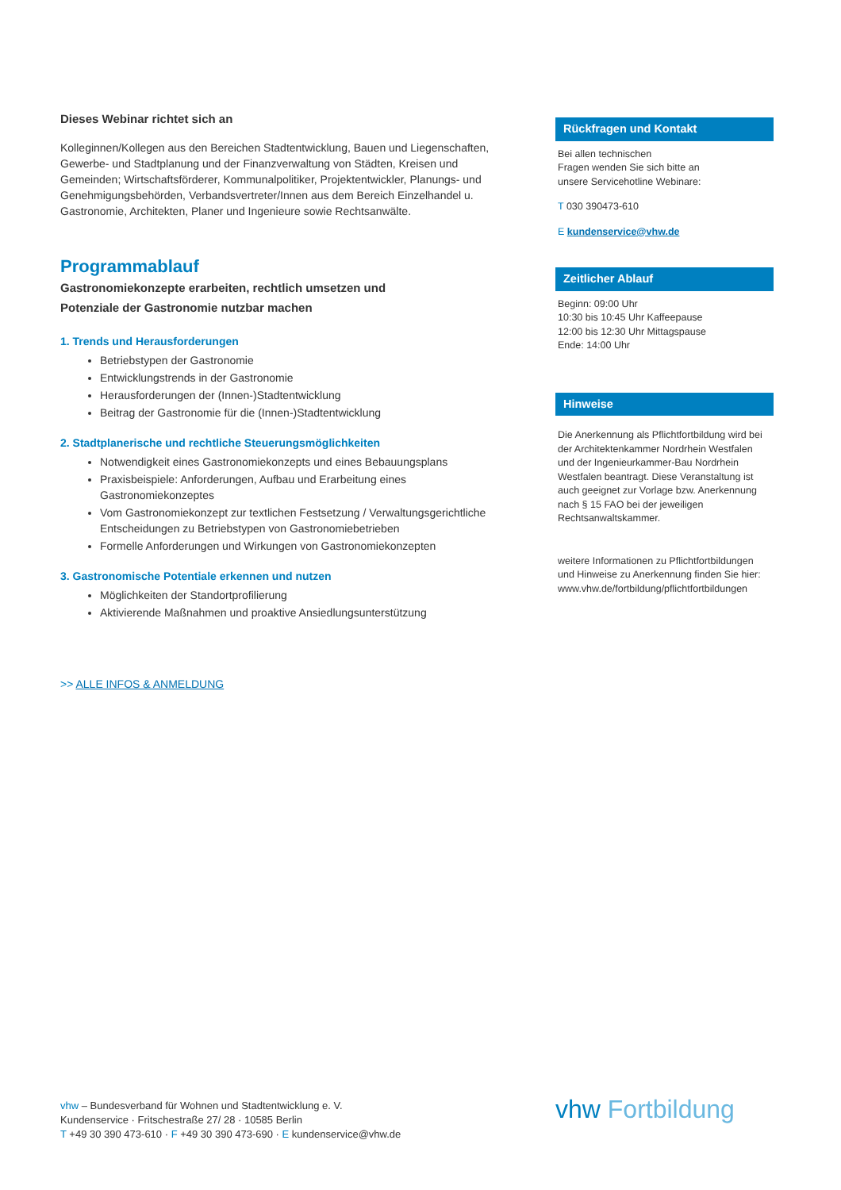Dieses Webinar richtet sich an
Kolleginnen/Kollegen aus den Bereichen Stadtentwicklung, Bauen und Liegenschaften, Gewerbe- und Stadtplanung und der Finanzverwaltung von Städten, Kreisen und Gemeinden; Wirtschaftsförderer, Kommunalpolitiker, Projektentwickler, Planungs- und Genehmigungsbehörden, Verbandsvertreter/Innen aus dem Bereich Einzelhandel u. Gastronomie, Architekten, Planer und Ingenieure sowie Rechtsanwälte.
Programmablauf
Gastronomiekonzepte erarbeiten, rechtlich umsetzen und
Potenziale der Gastronomie nutzbar machen
1. Trends und Herausforderungen
Betriebstypen der Gastronomie
Entwicklungstrends in der Gastronomie
Herausforderungen der (Innen-)Stadtentwicklung
Beitrag der Gastronomie für die (Innen-)Stadtentwicklung
2. Stadtplanerische und rechtliche Steuerungsmöglichkeiten
Notwendigkeit eines Gastronomiekonzepts und eines Bebauungsplans
Praxisbeispiele: Anforderungen, Aufbau und Erarbeitung eines Gastronomiekonzeptes
Vom Gastronomiekonzept zur textlichen Festsetzung / Verwaltungsgerichtliche Entscheidungen zu Betriebstypen von Gastronomiebetrieben
Formelle Anforderungen und Wirkungen von Gastronomiekonzepten
3. Gastronomische Potentiale erkennen und nutzen
Möglichkeiten der Standortprofilierung
Aktivierende Maßnahmen und proaktive Ansiedlungsunterstützung
>> ALLE INFOS & ANMELDUNG
Rückfragen und Kontakt
Bei allen technischen
Fragen wenden Sie sich bitte an
unsere Servicehotline Webinare:
T 030 390473-610
E kundenservice@vhw.de
Zeitlicher Ablauf
Beginn: 09:00 Uhr
10:30 bis 10:45 Uhr Kaffeepause
12:00 bis 12:30 Uhr Mittagspause
Ende: 14:00 Uhr
Hinweise
Die Anerkennung als Pflichtfortbildung wird bei der Architektenkammer Nordrhein Westfalen und der Ingenieurkammer-Bau Nordrhein Westfalen beantragt. Diese Veranstaltung ist auch geeignet zur Vorlage bzw. Anerkennung nach § 15 FAO bei der jeweiligen Rechtsanwaltskammer.
weitere Informationen zu Pflichtfortbildungen und Hinweise zu Anerkennung finden Sie hier: www.vhw.de/fortbildung/pflichtfortbildungen
vhw – Bundesverband für Wohnen und Stadtentwicklung e. V.
Kundenservice · Fritschestraße 27/ 28 · 10585 Berlin
T +49 30 390 473-610 · F +49 30 390 473-690 · E kundenservice@vhw.de
vhw Fortbildung